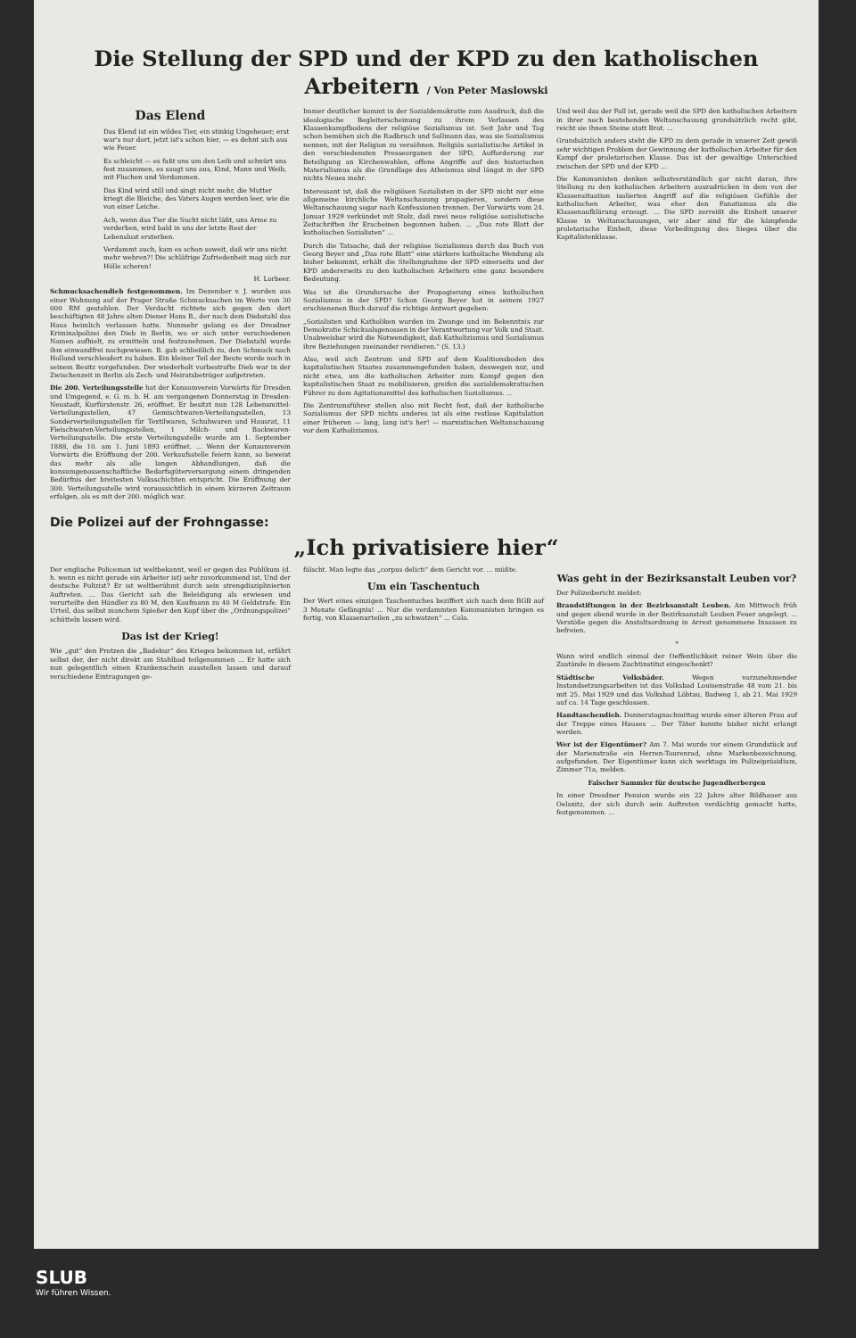Die Stellung der SPD und der KPD zu den katholischen Arbeitern / Von Peter Maslowski
Das Elend
Das Elend ist ein wildes Tier, ein stinkig Ungeheuer; erst war's nur dort, jetzt ist's schon hier, — es dehnt sich aus wie Feuer.
Es schleicht — es faßt uns um den Leib und schnürt uns fest zusammen, es saugt uns aus, Kind, Mann und Weib, mit Fluchen und Verdammen.
Das Kind wird still und singt nicht mehr, die Mutter kriegt die Bleiche, des Vaters Augen werden leer, wie die von einer Leiche.
Ach, wenn das Tier die Sucht nicht läßt, uns Arme zu verderben, wird bald in uns der letzte Rest der Lebenslust ersterben.
Verdammt auch, kam es schon soweit, daß wir uns nicht mehr wehren?! Die schläfrige Zufriedenheit mag sich zur Hölle scheren!
H. Lorbeer.
Schmucksachendieb festgenommen. Im Dezember v. J. wurden aus einer Wohnung auf der Prager Straße Schmucksachen im Werte von 30 000 RM gestohlen. Der Verdacht richtete sich gegen den dort beschäftigten 48 Jahre alten Diener Hans B., der nach dem Diebstahl das Haus heimlich verlassen hatte. Nunmehr gelang es der Dresdner Kriminalpolizei den Dieb in Berlin, wo er sich unter verschiedenen Namen aufhielt, zu ermitteln und festzunehmen. Der Diebstahl wurde ihm einwandfrei nachgewiesen. B. gab schließlich zu, den Schmuck nach Holland verschleudert zu haben. Ein kleiner Teil der Beute wurde noch in seinem Besitz vorgefunden. Der wiederholt vorbestrafte Dieb war in der Zwischenzeit in Berlin als Zech- und Heiratsbetrüger aufgetreten.
Die 200. Verteilungsstelle hat der Konsumverein Vorwärts für Dresden und Umgegend, e. G. m. b. H. am vergangenen Donnerstag in Dresden-Neustadt, Kurfürstenstr. 26, eröffnet. Er besitzt nun 128 Lebensmittel-Verteilungsstellen, 47 Gemischtwaren-Verteilungsstellen, 13 Sonderverteilungsstellen für Textilwaren, Schuhwaren und Hausrat, 11 Fleischwaren-Verteilungsstellen, 1 Milch- und Backwaren-Verteilungsstelle. Die erste Verteilungsstelle wurde am 1. September 1888, die 10. am 1. Juni 1893 eröffnet. ... Wenn der Konsumverein Vorwärts die Eröffnung der 200. Verkaufsstelle feiern kann, so beweist das mehr als alle langen Abhandlungen, daß die konsumgenossenschaftliche Bedarfsgüterversorgung einem dringenden Bedürfnis der breitesten Volksschichten entspricht. Die Eröffnung der 300. Verteilungsstelle wird voraussichtlich in einem kürzeren Zeitraum erfolgen, als es mit der 200. möglich war.
Immer deutlicher kommt in der Sozialdemokratie zum Ausdruck, daß die ideologische Begleiterscheinung zu ihrem Verlassen des Klassenkampfbodens der religiöse Sozialismus ist. Seit Jahr und Tag schon bemühen sich die Radbruch und Sollmann das, was sie Sozialismus nennen, mit der Religion zu versöhnen. Religiös sozialistische Artikel in den verschiedensten Presseorganen der SPD, Aufforderung zur Beteiligung an Kirchenwahlen, offene Angriffe auf den historischen Materialismus als die Grundlage des Atheismus sind längst in der SPD nichts Neues mehr.
Interessant ist, daß die religiösen Sozialisten in der SPD nicht nur eine allgemeine kirchliche Weltanschauung propagieren, sondern diese Weltanschauung sogar nach Konfessionen trennen. Der Vorwärts vom 24. Januar 1929 verkündet mit Stolz, daß zwei neue religiöse sozialistische Zeitschriften ihr Erscheinen begonnen haben. ... „Das rote Blatt der katholischen Sozialisten“ ...
Durch die Tatsache, daß der religiöse Sozialismus durch das Buch von Georg Beyer und „Das rote Blatt“ eine stärkere katholische Wendung als bisher bekommt, erhält die Stellungnahme der SPD einerseits und der KPD andererseits zu den katholischen Arbeitern eine ganz besondere Bedeutung.
Was ist die Grundursache der Propagierung eines katholischen Sozialismus in der SPD? Schon Georg Beyer hat in seinem 1927 erschienenen Buch darauf die richtige Antwort gegeben:
„Sozialisten und Katholiken wurden im Zwange und im Bekenntnis zur Demokratie Schicksalsgenossen in der Verantwortung vor Volk und Staat. Unabweisbar wird die Notwendigkeit, daß Katholizismus und Sozialismus ihre Beziehungen zueinander revidieren.“ (S. 13.)
Also, weil sich Zentrum und SPD auf dem Koalitionsboden des kapitalistischen Staates zusammengefunden haben, deswegen nur, und nicht etwa, um die katholischen Arbeiter zum Kampf gegen den kapitalistischen Staat zu mobilisieren, greifen die sozialdemokratischen Führer zu dem Agitationsmittel des katholischen Sozialismus. ...
Die Zentrumsführer stellen also mit Recht fest, daß der katholische Sozialismus der SPD nichts anderes ist als eine restlose Kapitulation einer früheren — lang, lang ist's her! — marxistischen Weltanschauung vor dem Katholizismus.
Und weil das der Fall ist, gerade weil die SPD den katholischen Arbeitern in ihrer noch bestehenden Weltanschauung grundsätzlich recht gibt, reicht sie ihnen Steine statt Brot. ...
Grundsätzlich anders steht die KPD zu dem gerade in unserer Zeit gewiß sehr wichtigen Problem der Gewinnung der katholischen Arbeiter für den Kampf der proletarischen Klasse. Das ist der gewaltige Unterschied zwischen der SPD und der KPD ...
Die Kommunisten denken selbstverständlich gar nicht daran, ihre Stellung zu den katholischen Arbeitern auszudrücken in dem von der Klassensituation isolierten Angriff auf die religiösen Gefühle der katholischen Arbeiter, was eher den Fanatismus als die Klassenaufklärung erzeugt. ... Die SPD zerreißt die Einheit unserer Klasse in Weltanschauungen, wir aber sind für die kämpfende proletarische Einheit, diese Vorbedingung des Sieges über die Kapitalistenklasse.
Die Polizei auf der Frohngasse:
„Ich privatisiere hier“
Der englische Policeman ist weltbekannt, weil er gegen das Publikum (d. h. wenn es nicht gerade ein Arbeiter ist) sehr zuvorkommend ist. Und der deutsche Polizist? Er ist weltberühmt durch sein strengdisziplinierten Auftreten. ... Das Gericht sah die Beleidigung als erwiesen und verurteilte den Händler zu 80 M, den Kaufmann zu 40 M Geldstrafe. Ein Urteil, das selbst manchem Spießer den Kopf über die „Ordnungspolizei“ schütteln lassen wird.
Das ist der Krieg!
Wie „gut“ den Protzen die „Badekur“ des Krieges bekommen ist, erfährt selbst der, der nicht direkt am Stahlbad teilgenommen ... Er hatte sich nun gelegentlich einen Krankenschein ausstellen lassen und darauf verschiedene Eintragungen ge-
fälscht. Man legte das „corpus delicti“ dem Gericht vor. ... müßte.
Um ein Taschentuch
Der Wert eines einzigen Taschentuches beziffert sich nach dem BGB auf 3 Monate Gefängnis! ... Nur die verdammten Kommunisten bringen es fertig, von Klassenurteilen „zu schwatzen“ ... Cola.
Was geht in der Bezirksanstalt Leuben vor?
Der Polizeibericht meldet:
Brandstiftungen in der Bezirksanstalt Leuben. Am Mittwoch früh und gegen abend wurde in der Bezirksanstalt Leuben Feuer angelegt. ... Verstöße gegen die Anstaltsordnung in Arrest genommene Insassen zu befreien.
*
Wann wird endlich einmal der Oeffentlichkeit reiner Wein über die Zustände in diesem Zuchtinstitut eingeschenkt?
Städtische Volksbäder. Wegen vorzunehmender Instandsetzungsarbeiten ist das Volksbad Louisenstraße 48 vom 21. bis mit 25. Mai 1929 und das Volksbad Löbtau, Badweg 1, ab 21. Mai 1929 auf ca. 14 Tage geschlossen.
Handtaschendieb. Donnerstagnachmittag wurde einer älteren Frau auf der Treppe eines Hauses ... Der Täter konnte bisher nicht erlangt werden.
Wer ist der Eigentümer? Am 7. Mai wurde vor einem Grundstück auf der Marienstraße ein Herren-Tourenrad, ohne Markenbezeichnung, aufgefunden. Der Eigentümer kann sich werktags im Polizeipräsidium, Zimmer 71a, melden.
Falscher Sammler für deutsche Jugendherbergen
In einer Dresdner Pension wurde ein 22 Jahre alter Bildhauer aus Oelsnitz, der sich durch sein Auftreten verdächtig gemacht hatte, festgenommen. ...
SLUB
Wir führen Wissen.